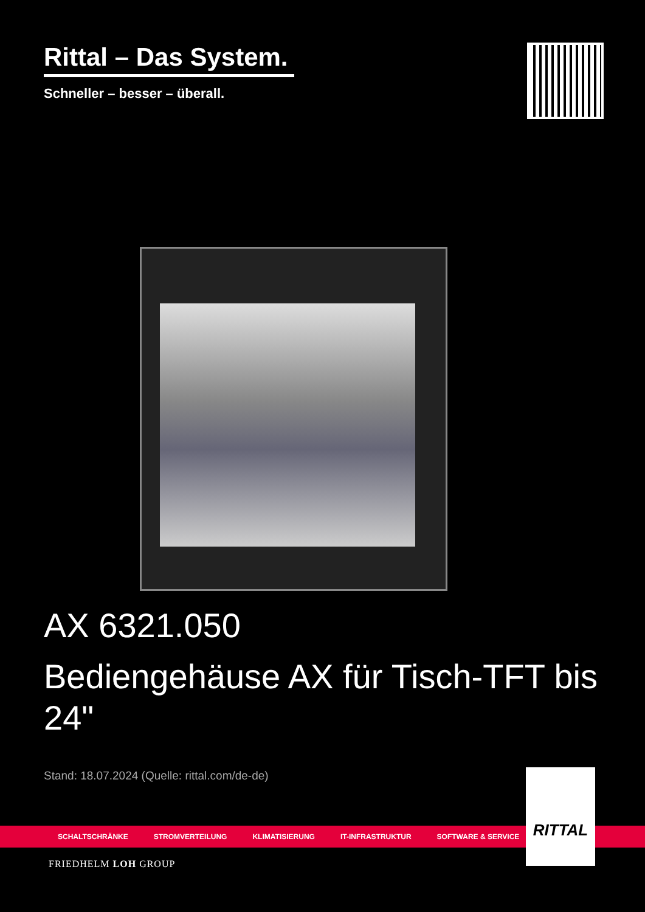Rittal – Das System.
Schneller – besser – überall.
AX 6321.050
Bediengehäuse AX für Tisch-TFT bis 24"
Stand: 18.07.2024 (Quelle: rittal.com/de-de)
SCHALTSCHRÄNKE STROMVERTEILUNG KLIMATISIERUNG IT-INFRASTRUKTUR SOFTWARE & SERVICE
RITTAL
FRIEDHELM LOH GROUP